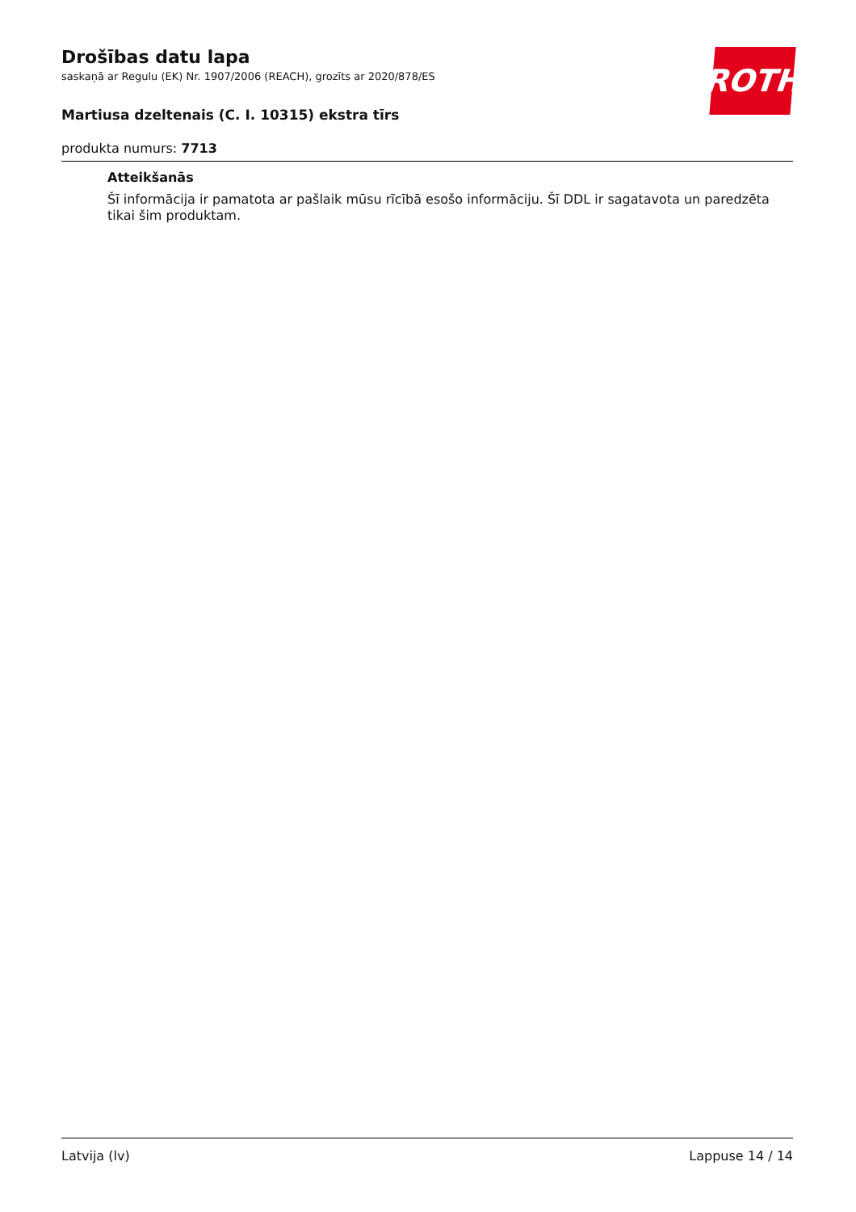ROTH
Drošības datu lapa
saskaņā ar Regulu (EK) Nr. 1907/2006 (REACH), grozīts ar 2020/878/ES
Martiusa dzeltenais (C. I. 10315) ekstra tīrs
produkta numurs: 7713
Atteikšanās
Šī informācija ir pamatota ar pašlaik mūsu rīcībā esošo informāciju. Šī DDL ir sagatavota un paredzēta tikai šim produktam.
Latvija (lv) Lappuse 14 / 14